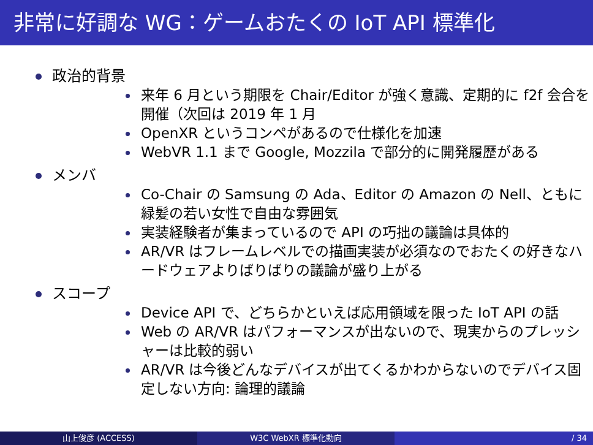非常に好調な WG：ゲームおたくの IoT API 標準化
政治的背景
来年 6 月という期限を Chair/Editor が強く意識、定期的に f2f 会合を開催（次回は 2019 年 1 月
OpenXR というコンペがあるので仕様化を加速
WebVR 1.1 まで Google, Mozzila で部分的に開発履歴がある
メンバ
Co-Chair の Samsung の Ada、Editor の Amazon の Nell、ともに緑髪の若い女性で自由な雰囲気
実装経験者が集まっているので API の巧拙の議論は具体的
AR/VR はフレームレベルでの描画実装が必須なのでおたくの好きなハードウェアよりばりばりの議論が盛り上がる
スコープ
Device API で、どちらかといえば応用領域を限った IoT API の話
Web の AR/VR はパフォーマンスが出ないので、現実からのプレッシャーは比較的弱い
AR/VR は今後どんなデバイスが出てくるかわからないのでデバイス固定しない方向: 論理的議論
山上俊彦 (ACCESS) W3C WebXR 標準化動向 / 34